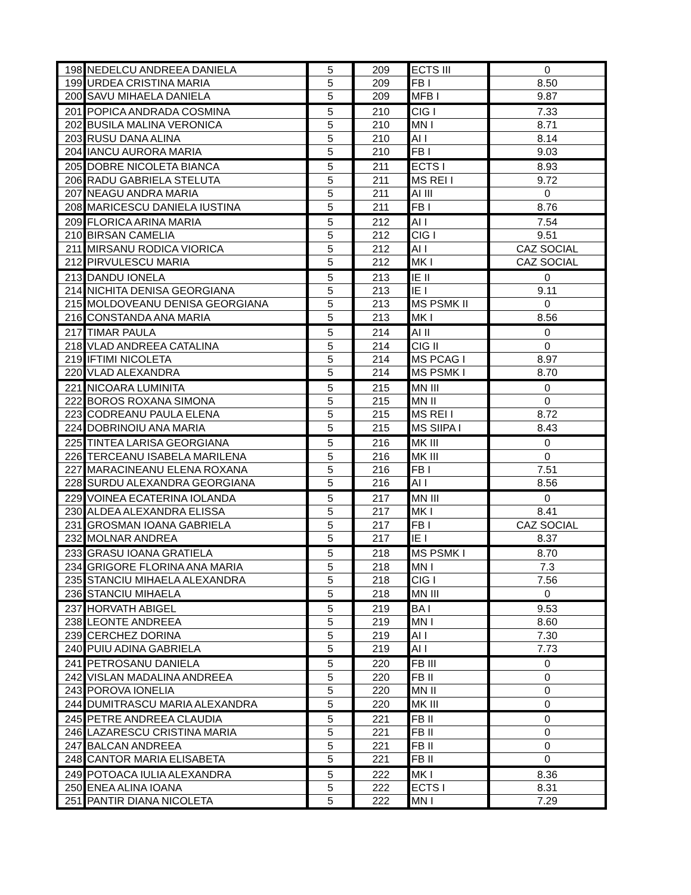| 198 | NEDELCU ANDREEA DANIELA | 5 | 209 | ECTS III | 0 |
| 199 | URDEA CRISTINA MARIA | 5 | 209 | FB I | 8.50 |
| 200 | SAVU MIHAELA DANIELA | 5 | 209 | MFB I | 9.87 |
| 201 | POPICA ANDRADA COSMINA | 5 | 210 | CIG I | 7.33 |
| 202 | BUSILA MALINA VERONICA | 5 | 210 | MN I | 8.71 |
| 203 | RUSU DANA ALINA | 5 | 210 | AI I | 8.14 |
| 204 | IANCU AURORA MARIA | 5 | 210 | FB I | 9.03 |
| 205 | DOBRE NICOLETA BIANCA | 5 | 211 | ECTS I | 8.93 |
| 206 | RADU GABRIELA STELUTA | 5 | 211 | MS REI I | 9.72 |
| 207 | NEAGU ANDRA MARIA | 5 | 211 | AI III | 0 |
| 208 | MARICESCU DANIELA IUSTINA | 5 | 211 | FB I | 8.76 |
| 209 | FLORICA ARINA MARIA | 5 | 212 | AI I | 7.54 |
| 210 | BIRSAN CAMELIA | 5 | 212 | CIG I | 9.51 |
| 211 | MIRSANU RODICA VIORICA | 5 | 212 | AI I | CAZ SOCIAL |
| 212 | PIRVULESCU MARIA | 5 | 212 | MK I | CAZ SOCIAL |
| 213 | DANDU IONELA | 5 | 213 | IE II | 0 |
| 214 | NICHITA DENISA GEORGIANA | 5 | 213 | IE I | 9.11 |
| 215 | MOLDOVEANU DENISA GEORGIANA | 5 | 213 | MS PSMK II | 0 |
| 216 | CONSTANDA ANA MARIA | 5 | 213 | MK I | 8.56 |
| 217 | TIMAR PAULA | 5 | 214 | AI II | 0 |
| 218 | VLAD ANDREEA CATALINA | 5 | 214 | CIG II | 0 |
| 219 | IFTIMI NICOLETA | 5 | 214 | MS PCAG I | 8.97 |
| 220 | VLAD ALEXANDRA | 5 | 214 | MS PSMK I | 8.70 |
| 221 | NICOARA LUMINITA | 5 | 215 | MN III | 0 |
| 222 | BOROS ROXANA SIMONA | 5 | 215 | MN II | 0 |
| 223 | CODREANU PAULA ELENA | 5 | 215 | MS REI I | 8.72 |
| 224 | DOBRINOIU ANA MARIA | 5 | 215 | MS SIIPA I | 8.43 |
| 225 | TINTEA LARISA GEORGIANA | 5 | 216 | MK III | 0 |
| 226 | TERCEANU ISABELA MARILENA | 5 | 216 | MK III | 0 |
| 227 | MARACINEANU ELENA ROXANA | 5 | 216 | FB I | 7.51 |
| 228 | SURDU ALEXANDRA GEORGIANA | 5 | 216 | AI I | 8.56 |
| 229 | VOINEA ECATERINA IOLANDA | 5 | 217 | MN III | 0 |
| 230 | ALDEA ALEXANDRA ELISSA | 5 | 217 | MK I | 8.41 |
| 231 | GROSMAN IOANA GABRIELA | 5 | 217 | FB I | CAZ SOCIAL |
| 232 | MOLNAR ANDREA | 5 | 217 | IE I | 8.37 |
| 233 | GRASU IOANA GRATIELA | 5 | 218 | MS PSMK I | 8.70 |
| 234 | GRIGORE FLORINA ANA MARIA | 5 | 218 | MN I | 7.3 |
| 235 | STANCIU MIHAELA ALEXANDRA | 5 | 218 | CIG I | 7.56 |
| 236 | STANCIU MIHAELA | 5 | 218 | MN III | 0 |
| 237 | HORVATH ABIGEL | 5 | 219 | BA I | 9.53 |
| 238 | LEONTE ANDREEA | 5 | 219 | MN I | 8.60 |
| 239 | CERCHEZ DORINA | 5 | 219 | AI I | 7.30 |
| 240 | PUIU ADINA GABRIELA | 5 | 219 | AI I | 7.73 |
| 241 | PETROSANU DANIELA | 5 | 220 | FB III | 0 |
| 242 | VISLAN MADALINA ANDREEA | 5 | 220 | FB II | 0 |
| 243 | POROVA IONELIA | 5 | 220 | MN II | 0 |
| 244 | DUMITRASCU MARIA ALEXANDRA | 5 | 220 | MK III | 0 |
| 245 | PETRE ANDREEA CLAUDIA | 5 | 221 | FB II | 0 |
| 246 | LAZARESCU CRISTINA MARIA | 5 | 221 | FB II | 0 |
| 247 | BALCAN ANDREEA | 5 | 221 | FB II | 0 |
| 248 | CANTOR MARIA ELISABETA | 5 | 221 | FB II | 0 |
| 249 | POTOACA IULIA ALEXANDRA | 5 | 222 | MK I | 8.36 |
| 250 | ENEA ALINA IOANA | 5 | 222 | ECTS I | 8.31 |
| 251 | PANTIR DIANA NICOLETA | 5 | 222 | MN I | 7.29 |